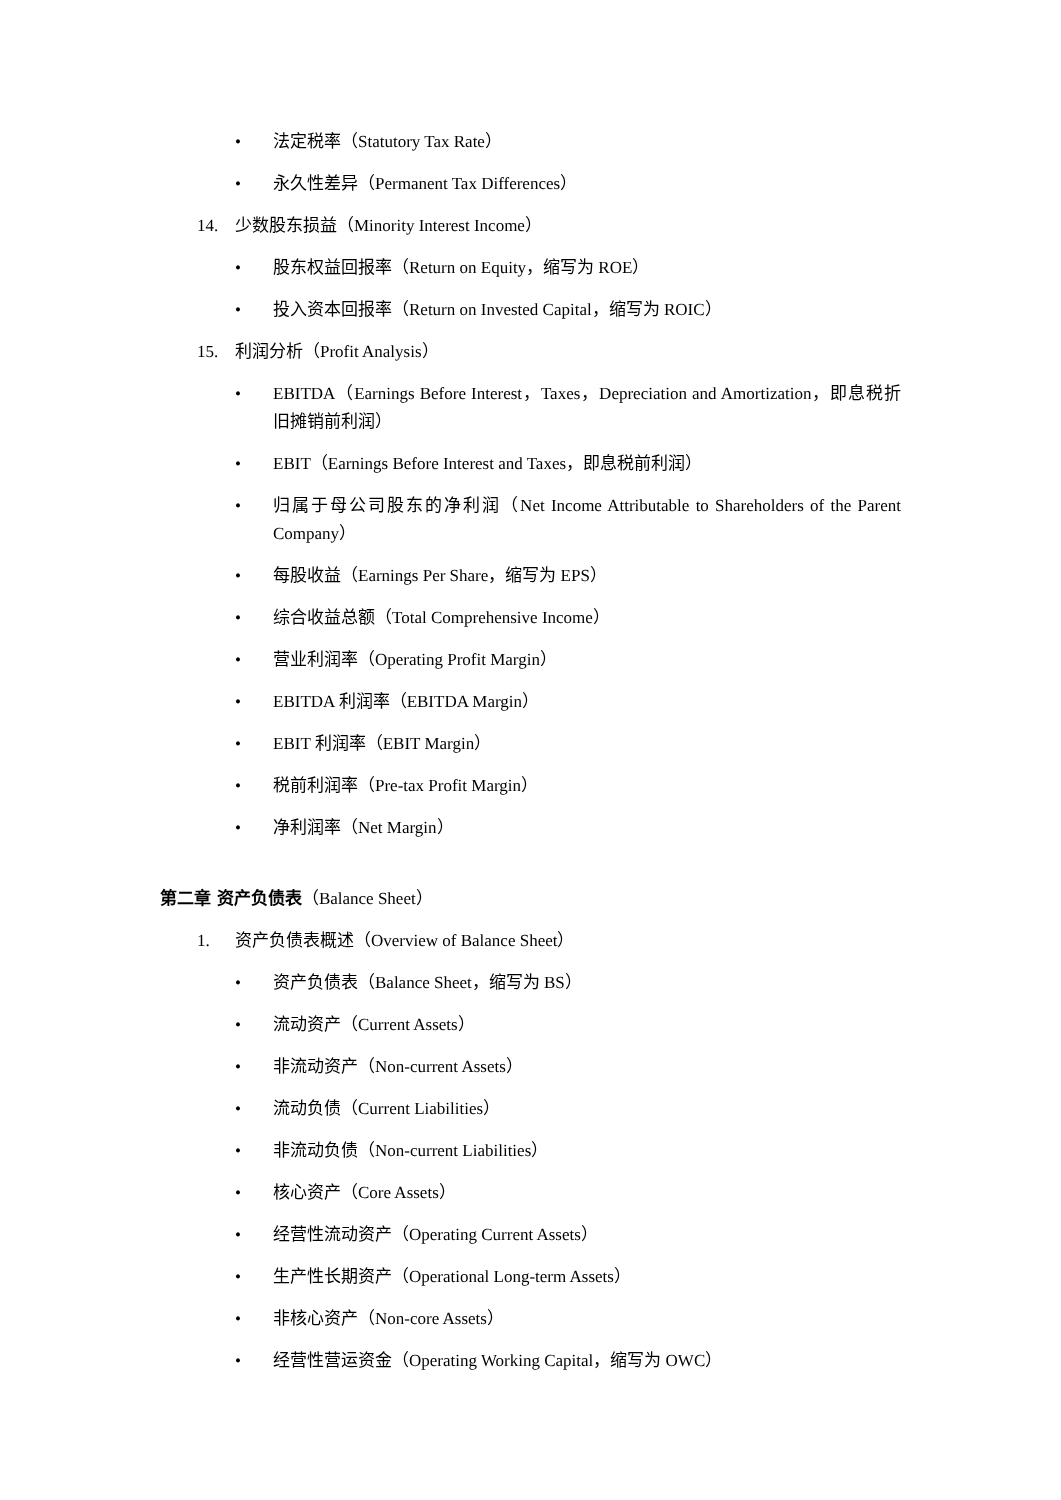• 法定税率（Statutory Tax Rate）
• 永久性差异（Permanent Tax Differences）
14. 少数股东损益（Minority Interest Income）
• 股东权益回报率（Return on Equity，缩写为 ROE）
• 投入资本回报率（Return on Invested Capital，缩写为 ROIC）
15. 利润分析（Profit Analysis）
• EBITDA（Earnings Before Interest，Taxes，Depreciation and Amortization，即息税折旧摊销前利润）
• EBIT（Earnings Before Interest and Taxes，即息税前利润）
• 归属于母公司股东的净利润（Net Income Attributable to Shareholders of the Parent Company）
• 每股收益（Earnings Per Share，缩写为 EPS）
• 综合收益总额（Total Comprehensive Income）
• 营业利润率（Operating Profit Margin）
• EBITDA 利润率（EBITDA Margin）
• EBIT 利润率（EBIT Margin）
• 税前利润率（Pre-tax Profit Margin）
• 净利润率（Net Margin）
第二章 资产负债表（Balance Sheet）
1. 资产负债表概述（Overview of Balance Sheet）
• 资产负债表（Balance Sheet，缩写为 BS）
• 流动资产（Current Assets）
• 非流动资产（Non-current Assets）
• 流动负债（Current Liabilities）
• 非流动负债（Non-current Liabilities）
• 核心资产（Core Assets）
• 经营性流动资产（Operating Current Assets）
• 生产性长期资产（Operational Long-term Assets）
• 非核心资产（Non-core Assets）
• 经营性营运资金（Operating Working Capital，缩写为 OWC）